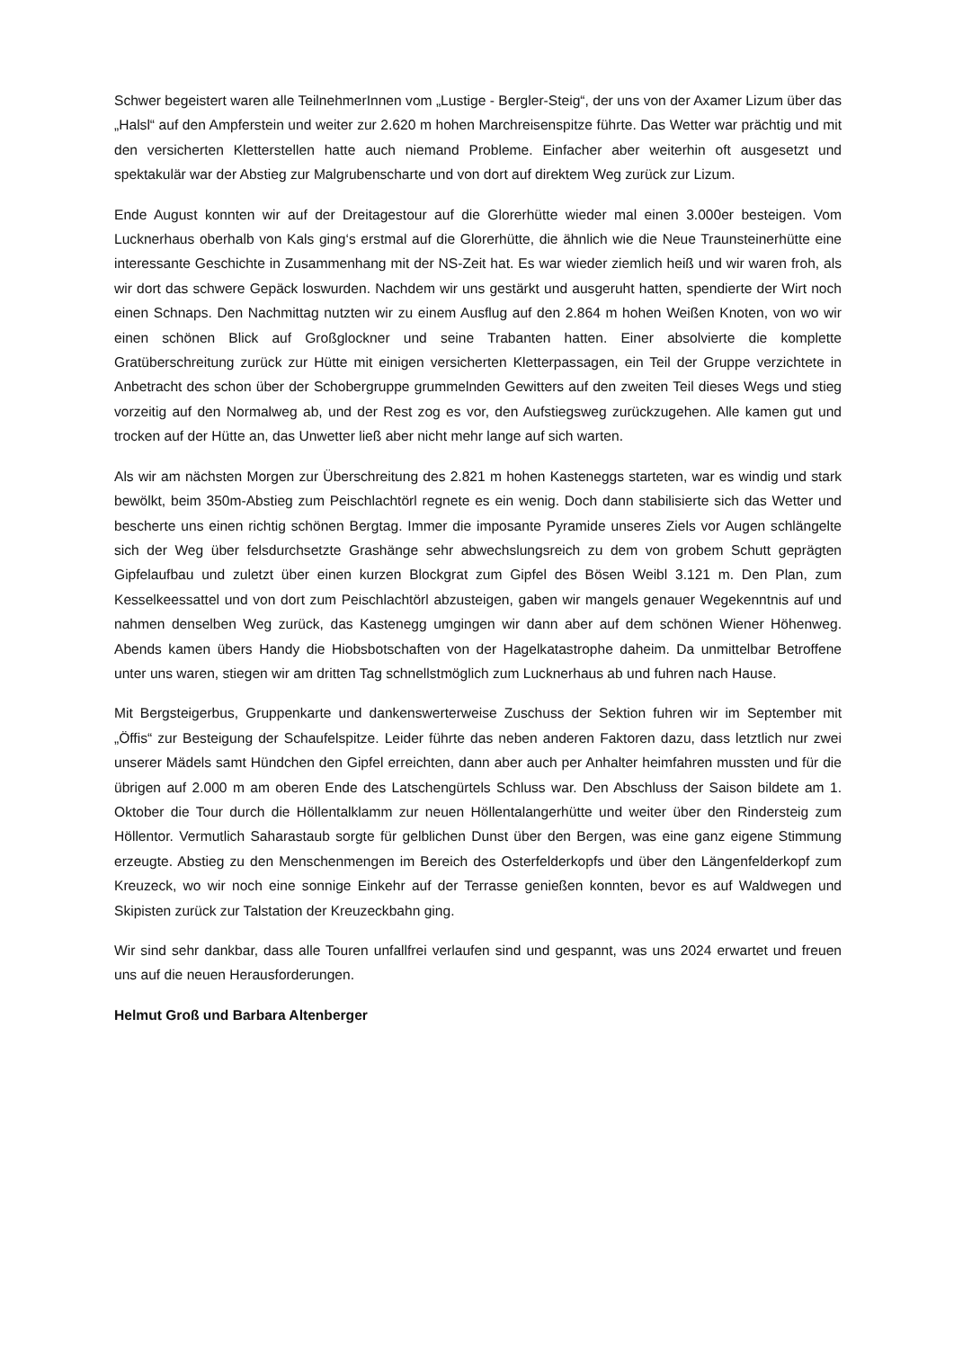Schwer begeistert waren alle TeilnehmerInnen vom „Lustige - Bergler-Steig“, der uns von der Axamer Lizum über das „Halsl“ auf den Ampferstein und weiter zur 2.620 m hohen Marchreisenspitze führte. Das Wetter war prächtig und mit den versicherten Kletterstellen hatte auch niemand Probleme. Einfacher aber weiterhin oft ausgesetzt und spektakulär war der Abstieg zur Malgrubenscharte und von dort auf direktem Weg zurück zur Lizum.
Ende August konnten wir auf der Dreitagestour auf die Glorerhütte wieder mal einen 3.000er besteigen. Vom Lucknerhaus oberhalb von Kals ging‘s erstmal auf die Glorerhütte, die ähnlich wie die Neue Traunsteinerhütte eine interessante Geschichte in Zusammenhang mit der NS-Zeit hat. Es war wieder ziemlich heiß und wir waren froh, als wir dort das schwere Gepäck loswurden. Nachdem wir uns gestärkt und ausgeruht hatten, spendierte der Wirt noch einen Schnaps. Den Nachmittag nutzten wir zu einem Ausflug auf den 2.864 m hohen Weißen Knoten, von wo wir einen schönen Blick auf Großglockner und seine Trabanten hatten. Einer absolvierte die komplette Gratüberschreitung zurück zur Hütte mit einigen versicherten Kletterpassagen, ein Teil der Gruppe verzichtete in Anbetracht des schon über der Schobergruppe grummelnden Gewitters auf den zweiten Teil dieses Wegs und stieg vorzeitig auf den Normalweg ab, und der Rest zog es vor, den Aufstiegsweg zurückzugehen. Alle kamen gut und trocken auf der Hütte an, das Unwetter ließ aber nicht mehr lange auf sich warten.
Als wir am nächsten Morgen zur Überschreitung des 2.821 m hohen Kasteneggs starteten, war es windig und stark bewölkt, beim 350m-Abstieg zum Peischlachtörl regnete es ein wenig. Doch dann stabilisierte sich das Wetter und bescherte uns einen richtig schönen Bergtag. Immer die imposante Pyramide unseres Ziels vor Augen schlängelte sich der Weg über felsdurchsetzte Grashänge sehr abwechslungsreich zu dem von grobem Schutt geprägten Gipfelaufbau und zuletzt über einen kurzen Blockgrat zum Gipfel des Bösen Weibl 3.121 m. Den Plan, zum Kesselkeessattel und von dort zum Peischlachtörl abzusteigen, gaben wir mangels genauer Wegekenntnis auf und nahmen denselben Weg zurück, das Kastenegg umgingen wir dann aber auf dem schönen Wiener Höhenweg. Abends kamen übers Handy die Hiobsbotschaften von der Hagelkatastrophe daheim. Da unmittelbar Betroffene unter uns waren, stiegen wir am dritten Tag schnellstmöglich zum Lucknerhaus ab und fuhren nach Hause.
Mit Bergsteigerbus, Gruppenkarte und dankenswerterweise Zuschuss der Sektion fuhren wir im September mit „Öffis“ zur Besteigung der Schaufelspitze. Leider führte das neben anderen Faktoren dazu, dass letztlich nur zwei unserer Mädels samt Hündchen den Gipfel erreichten, dann aber auch per Anhalter heimfahren mussten und für die übrigen auf 2.000 m am oberen Ende des Latschengürtels Schluss war. Den Abschluss der Saison bildete am 1. Oktober die Tour durch die Höllentalklamm zur neuen Höllentalangerhütte und weiter über den Rindersteig zum Höllentor. Vermutlich Saharastaub sorgte für gelblichen Dunst über den Bergen, was eine ganz eigene Stimmung erzeugte. Abstieg zu den Menschenmengen im Bereich des Osterfelderkopfs und über den Längenfelderkopf zum Kreuzeck, wo wir noch eine sonnige Einkehr auf der Terrasse genießen konnten, bevor es auf Waldwegen und Skipisten zurück zur Talstation der Kreuzeckbahn ging.
Wir sind sehr dankbar, dass alle Touren unfallfrei verlaufen sind und gespannt, was uns 2024 erwartet und freuen uns auf die neuen Herausforderungen.
Helmut Groß und Barbara Altenberger